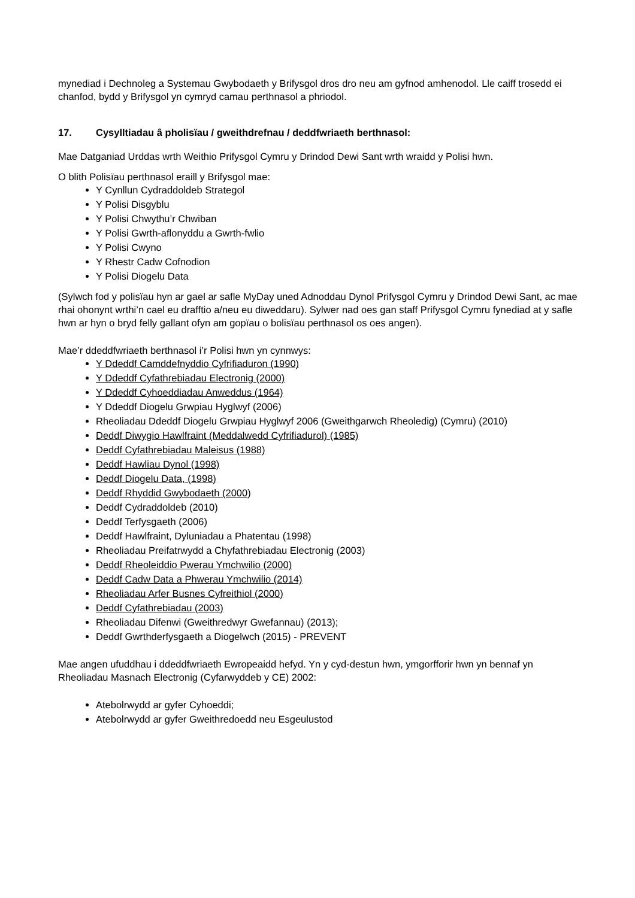mynediad i Dechnoleg a Systemau Gwybodaeth y Brifysgol dros dro neu am gyfnod amhenodol. Lle caiff trosedd ei chanfod, bydd y Brifysgol yn cymryd camau perthnasol a phriodol.
17. Cysylltiadau â pholisïau / gweithdrefnau / deddfwriaeth berthnasol:
Mae Datganiad Urddas wrth Weithio Prifysgol Cymru y Drindod Dewi Sant wrth wraidd y Polisi hwn.
O blith Polisïau perthnasol eraill y Brifysgol mae:
Y Cynllun Cydraddoldeb Strategol
Y Polisi Disgyblu
Y Polisi Chwythu’r Chwiban
Y Polisi Gwrth-aflonyddu a Gwrth-fwlio
Y Polisi Cwyno
Y Rhestr Cadw Cofnodion
Y Polisi Diogelu Data
(Sylwch fod y polisïau hyn ar gael ar safle MyDay uned Adnoddau Dynol Prifysgol Cymru y Drindod Dewi Sant, ac mae rhai ohonynt wrthi’n cael eu drafftio a/neu eu diweddaru). Sylwer nad oes gan staff Prifysgol Cymru fynediad at y safle hwn ar hyn o bryd felly gallant ofyn am gopïau o bolisïau perthnasol os oes angen).
Mae’r ddeddfwriaeth berthnasol i’r Polisi hwn yn cynnwys:
Y Ddeddf Camddefnyddio Cyfrifiaduron (1990)
Y Ddeddf Cyfathrebiadau Electronig (2000)
Y Ddeddf Cyhoeddiadau Anweddus (1964)
Y Ddeddf Diogelu Grwpiau Hyglwyf (2006)
Rheoliadau Ddeddf Diogelu Grwpiau Hyglwyf 2006 (Gweithgarwch Rheoledig) (Cymru) (2010)
Deddf Diwygio Hawlfraint (Meddalwedd Cyfrifiadurol) (1985)
Deddf Cyfathrebiadau Maleisus (1988)
Deddf Hawliau Dynol (1998)
Deddf Diogelu Data, (1998)
Deddf Rhyddid Gwybodaeth (2000)
Deddf Cydraddoldeb (2010)
Deddf Terfysgaeth (2006)
Deddf Hawlfraint, Dyluniadau a Phatentau (1998)
Rheoliadau Preifatrwydd a Chyfathrebiadau Electronig (2003)
Deddf Rheoleiddio Pwerau Ymchwilio (2000)
Deddf Cadw Data a Phwerau Ymchwilio (2014)
Rheoliadau Arfer Busnes Cyfreithiol (2000)
Deddf Cyfathrebiadau (2003)
Rheoliadau Difenwi (Gweithredwyr Gwefannau) (2013);
Deddf Gwrthderfysgaeth a Diogelwch (2015) - PREVENT
Mae angen ufuddhau i ddeddfwriaeth Ewropeaidd hefyd. Yn y cyd-destun hwn, ymgorfforir hwn yn bennaf yn Rheoliadau Masnach Electronig (Cyfarwyddeb y CE) 2002:
Atebolrwydd ar gyfer Cyhoeddi;
Atebolrwydd ar gyfer Gweithredoedd neu Esgeulustod